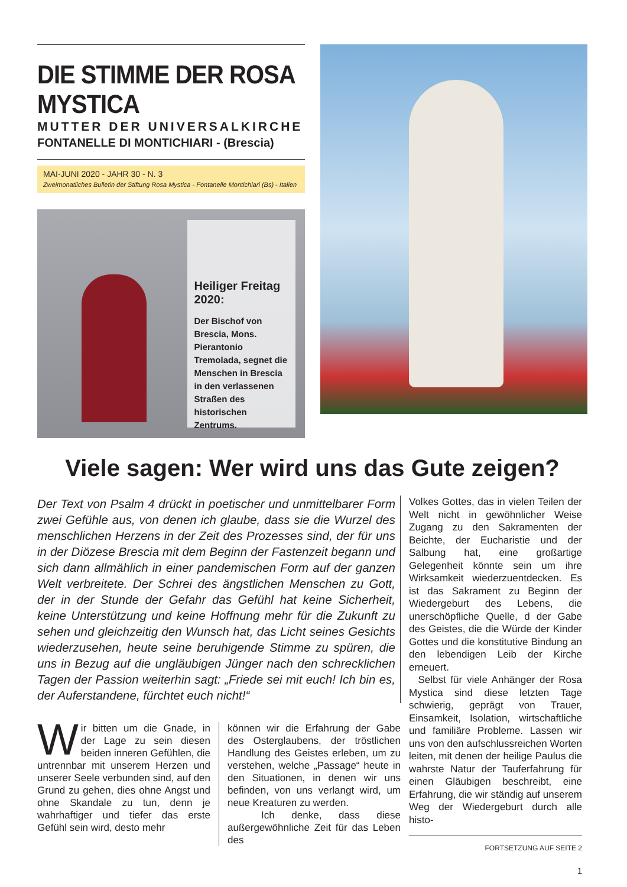DIE STIMME DER ROSA MYSTICA
MUTTER DER UNIVERSALKIRCHE
FONTANELLE DI MONTICHIARI - (Brescia)
MAI-JUNI 2020 - JAHR 30 - N. 3
Zweimonatliches Bulletin der Stiftung Rosa Mystica - Fontanelle Montichiari (Bs) - Italien
Heiliger Freitag 2020:
Der Bischof von Brescia, Mons. Pierantonio Tremolada, segnet die Menschen in Brescia in den verlassenen Straßen des historischen Zentrums.
Viele sagen: Wer wird uns das Gute zeigen?
Der Text von Psalm 4 drückt in poetischer und unmittelbarer Form zwei Gefühle aus, von denen ich glaube, dass sie die Wurzel des menschlichen Herzens in der Zeit des Prozesses sind, der für uns in der Diözese Brescia mit dem Beginn der Fastenzeit begann und sich dann allmählich in einer pandemischen Form auf der ganzen Welt verbreitete. Der Schrei des ängstlichen Menschen zu Gott, der in der Stunde der Gefahr das Gefühl hat keine Sicherheit, keine Unterstützung und keine Hoffnung mehr für die Zukunft zu sehen und gleichzeitig den Wunsch hat, das Licht seines Gesichts wiederzusehen, heute seine beruhigende Stimme zu spüren, die uns in Bezug auf die ungläubigen Jünger nach den schrecklichen Tagen der Passion weiterhin sagt: „Friede sei mit euch! Ich bin es, der Auferstandene, fürchtet euch nicht!“
Wir bitten um die Gnade, in der Lage zu sein diesen beiden inneren Gefühlen, die untrennbar mit unserem Herzen und unserer Seele verbunden sind, auf den Grund zu gehen, dies ohne Angst und ohne Skandale zu tun, denn je wahrhaftiger und tiefer das erste Gefühl sein wird, desto mehr
können wir die Erfahrung der Gabe des Osterglaubens, der tröstlichen Handlung des Geistes erleben, um zu verstehen, welche „Passage“ heute in den Situationen, in denen wir uns befinden, von uns verlangt wird, um neue Kreaturen zu werden.
Ich denke, dass diese außergewöhnliche Zeit für das Leben des
Volkes Gottes, das in vielen Teilen der Welt nicht in gewöhnlicher Weise Zugang zu den Sakramenten der Beichte, der Eucharistie und der Salbung hat, eine großartige Gelegenheit könnte sein um ihre Wirksamkeit wiederzuentdecken. Es ist das Sakrament zu Beginn der Wiedergeburt des Lebens, die unerschöpfliche Quelle, d der Gabe des Geistes, die die Würde der Kinder Gottes und die konstitutive Bindung an den lebendigen Leib der Kirche erneuert.
Selbst für viele Anhänger der Rosa Mystica sind diese letzten Tage schwierig, geprägt von Trauer, Einsamkeit, Isolation, wirtschaftliche und familiäre Probleme. Lassen wir uns von den aufschlussreichen Worten leiten, mit denen der heilige Paulus die wahrste Natur der Tauferfahrung für einen Gläubigen beschreibt, eine Erfahrung, die wir ständig auf unserem Weg der Wiedergeburt durch alle histo-
FORTSETZUNG AUF SEITE 2
1